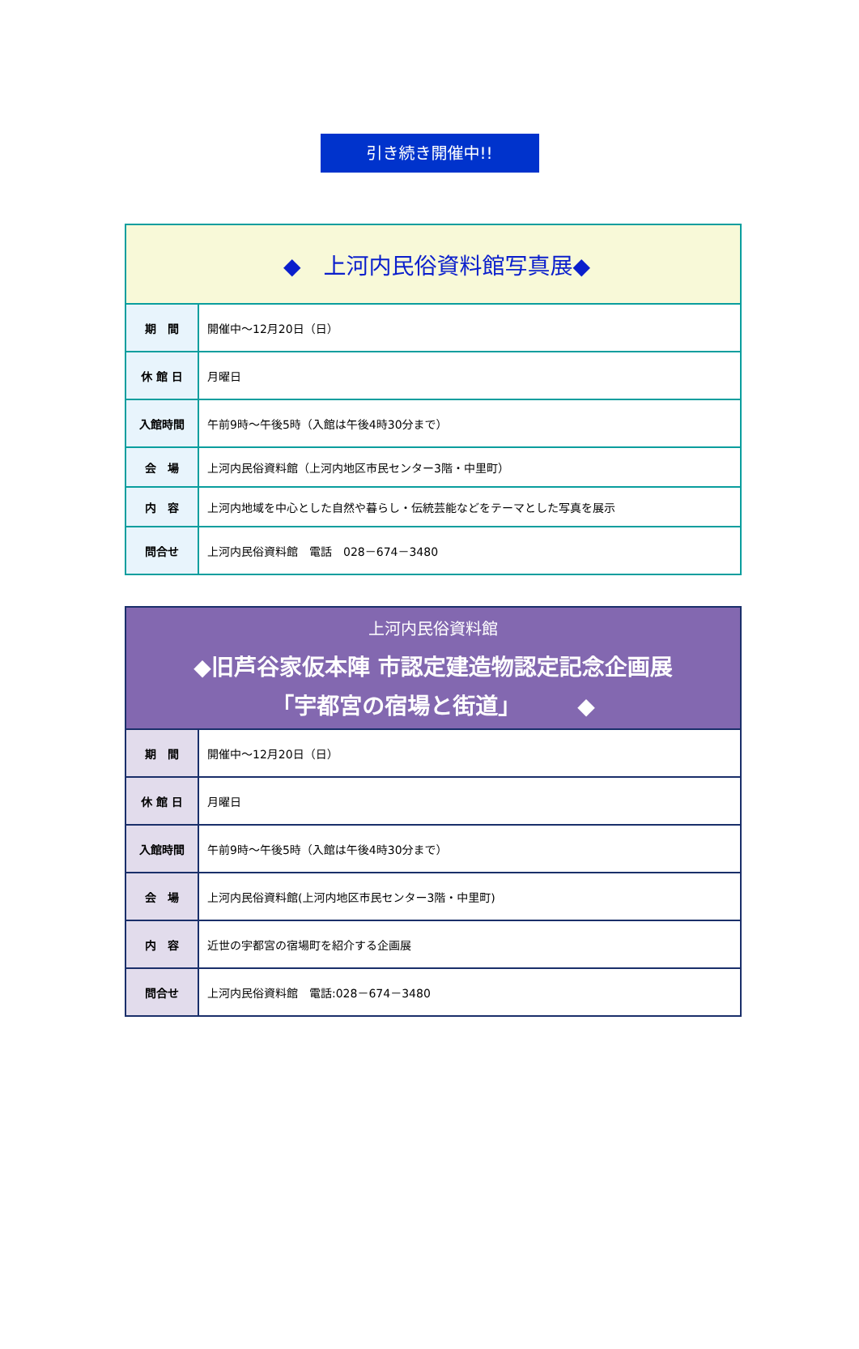引き続き開催中!!
| ◆ 上河内民俗資料館写真展◆ | |
| 期 間 | 開催中～12月20日（日） |
| 休 館 日 | 月曜日 |
| 入館時間 | 午前9時～午後5時（入館は午後4時30分まで） |
| 会 場 | 上河内民俗資料館（上河内地区市民センター3階・中里町） |
| 内 容 | 上河内地域を中心とした自然や暮らし・伝統芸能などをテーマとした写真を展示 |
| 問合せ | 上河内民俗資料館 電話 028－674－3480 |
| 上河内民俗資料館 ◆旧芦谷家仮本陣 市認定建造物認定記念企画展 「宇都宮の宿場と街道」 ◆ | |
| 期 間 | 開催中～12月20日（日） |
| 休 館 日 | 月曜日 |
| 入館時間 | 午前9時～午後5時（入館は午後4時30分まで） |
| 会 場 | 上河内民俗資料館(上河内地区市民センター3階・中里町) |
| 内 容 | 近世の宇都宮の宿場町を紹介する企画展 |
| 問合せ | 上河内民俗資料館 電話:028－674－3480 |